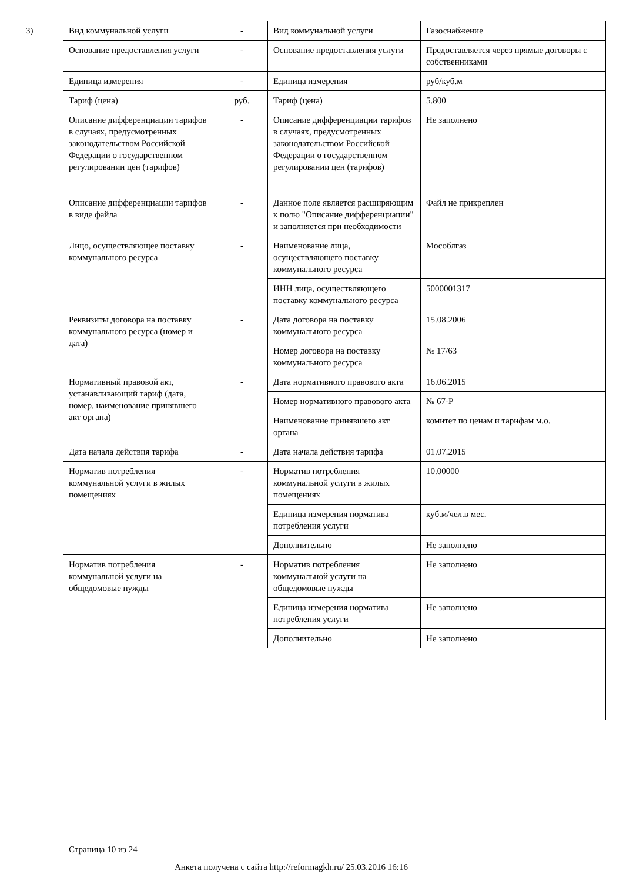3)
| Вид коммунальной услуги | - | Вид коммунальной услуги | Газоснабжение |
| Основание предоставления услуги | - | Основание предоставления услуги | Предоставляется через прямые договоры с собственниками |
| Единица измерения | - | Единица измерения | руб/куб.м |
| Тариф (цена) | руб. | Тариф (цена) | 5.800 |
| Описание дифференциации тарифов в случаях, предусмотренных законодательством Российской Федерации о государственном регулировании цен (тарифов) | - | Описание дифференциации тарифов в случаях, предусмотренных законодательством Российской Федерации о государственном регулировании цен (тарифов) | Не заполнено |
| Описание дифференциации тарифов в виде файла | - | Данное поле является расширяющим к полю "Описание дифференциации" и заполняется при необходимости | Файл не прикреплен |
| Лицо, осуществляющее поставку коммунального ресурса | - | Наименование лица, осуществляющего поставку коммунального ресурса | Мособлгаз |
| | | ИНН лица, осуществляющего поставку коммунального ресурса | 5000001317 |
| Реквизиты договора на поставку коммунального ресурса (номер и дата) | - | Дата договора на поставку коммунального ресурса | 15.08.2006 |
| | | Номер договора на поставку коммунального ресурса | № 17/63 |
| Нормативный правовой акт, устанавливающий тариф (дата, номер, наименование принявшего акт органа) | - | Дата нормативного правового акта | 16.06.2015 |
| | | Номер нормативного правового акта | № 67-Р |
| | | Наименование принявшего акт органа | комитет по ценам и тарифам м.о. |
| Дата начала действия тарифа | - | Дата начала действия тарифа | 01.07.2015 |
| Норматив потребления коммунальной услуги в жилых помещениях | - | Норматив потребления коммунальной услуги в жилых помещениях | 10.00000 |
| | | Единица измерения норматива потребления услуги | куб.м/чел.в мес. |
| | | Дополнительно | Не заполнено |
| Норматив потребления коммунальной услуги на общедомовые нужды | - | Норматив потребления коммунальной услуги на общедомовые нужды | Не заполнено |
| | | Единица измерения норматива потребления услуги | Не заполнено |
| | | Дополнительно | Не заполнено |
Страница 10 из 24
Анкета получена с сайта http://reformagkh.ru/ 25.03.2016 16:16